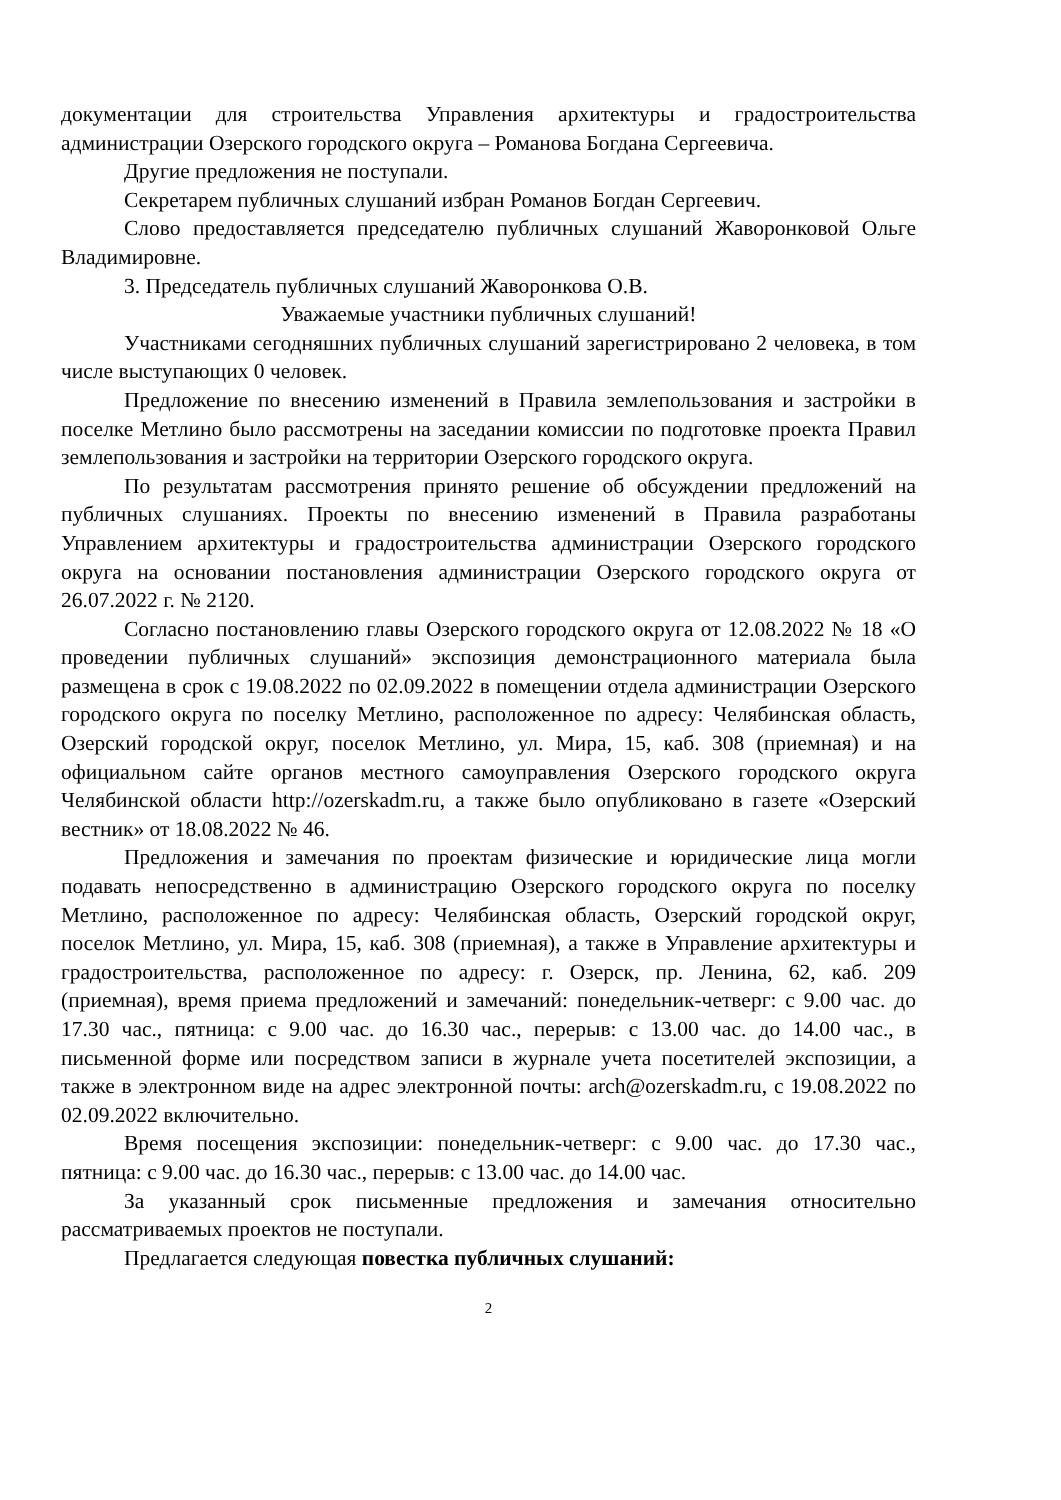документации для строительства Управления архитектуры и градостроительства администрации Озерского городского округа – Романова Богдана Сергеевича.
Другие предложения не поступали.
Секретарем публичных слушаний избран Романов Богдан Сергеевич.
Слово предоставляется председателю публичных слушаний Жаворонковой Ольге Владимировне.
3. Председатель публичных слушаний Жаворонкова О.В.
Уважаемые участники публичных слушаний!
Участниками сегодняшних публичных слушаний зарегистрировано 2 человека, в том числе выступающих 0 человек.
Предложение по внесению изменений в Правила землепользования и застройки в поселке Метлино было рассмотрены на заседании комиссии по подготовке проекта Правил землепользования и застройки на территории Озерского городского округа.
По результатам рассмотрения принято решение об обсуждении предложений на публичных слушаниях. Проекты по внесению изменений в Правила разработаны Управлением архитектуры и градостроительства администрации Озерского городского округа на основании постановления администрации Озерского городского округа от 26.07.2022 г. № 2120.
Согласно постановлению главы Озерского городского округа от 12.08.2022 № 18 «О проведении публичных слушаний» экспозиция демонстрационного материала была размещена в срок с 19.08.2022 по 02.09.2022 в помещении отдела администрации Озерского городского округа по поселку Метлино, расположенное по адресу: Челябинская область, Озерский городской округ, поселок Метлино, ул. Мира, 15, каб. 308 (приемная) и на официальном сайте органов местного самоуправления Озерского городского округа Челябинской области http://ozerskadm.ru, а также было опубликовано в газете «Озерский вестник» от 18.08.2022 № 46.
Предложения и замечания по проектам физические и юридические лица могли подавать непосредственно в администрацию Озерского городского округа по поселку Метлино, расположенное по адресу: Челябинская область, Озерский городской округ, поселок Метлино, ул. Мира, 15, каб. 308 (приемная), а также в Управление архитектуры и градостроительства, расположенное по адресу: г. Озерск, пр. Ленина, 62, каб. 209 (приемная), время приема предложений и замечаний: понедельник-четверг: с 9.00 час. до 17.30 час., пятница: с 9.00 час. до 16.30 час., перерыв: с 13.00 час. до 14.00 час., в письменной форме или посредством записи в журнале учета посетителей экспозиции, а также в электронном виде на адрес электронной почты: arch@ozerskadm.ru, с 19.08.2022 по 02.09.2022 включительно.
Время посещения экспозиции: понедельник-четверг: с 9.00 час. до 17.30 час., пятница: с 9.00 час. до 16.30 час., перерыв: с 13.00 час. до 14.00 час.
За указанный срок письменные предложения и замечания относительно рассматриваемых проектов не поступали.
Предлагается следующая повестка публичных слушаний:
2